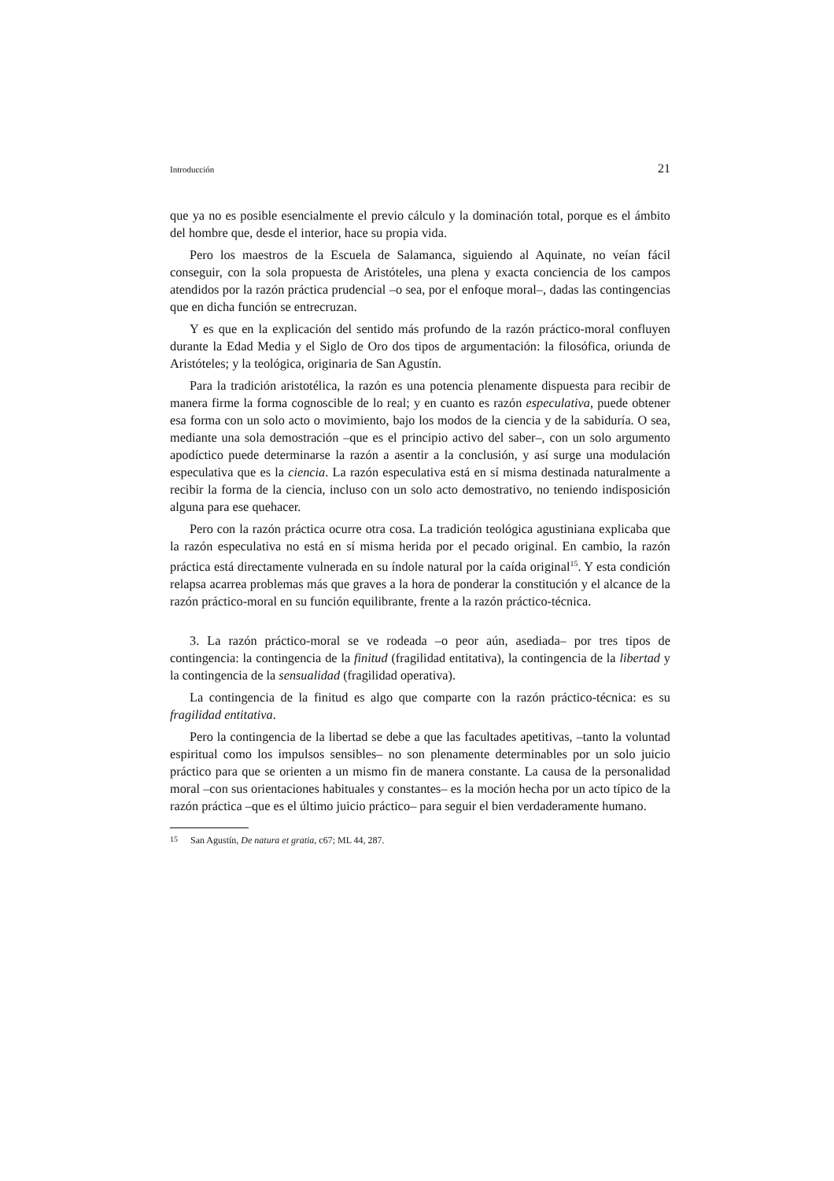Introducción 21
que ya no es posible esencialmente el previo cálculo y la dominación total, porque es el ámbito del hombre que, desde el interior, hace su propia vida.
Pero los maestros de la Escuela de Salamanca, siguiendo al Aquinate, no veían fácil conseguir, con la sola propuesta de Aristóteles, una plena y exacta conciencia de los campos atendidos por la razón práctica prudencial –o sea, por el enfoque moral–, dadas las contingencias que en dicha función se entrecruzan.
Y es que en la explicación del sentido más profundo de la razón práctico-moral confluyen durante la Edad Media y el Siglo de Oro dos tipos de argumentación: la filosófica, oriunda de Aristóteles; y la teológica, originaria de San Agustín.
Para la tradición aristotélica, la razón es una potencia plenamente dispuesta para recibir de manera firme la forma cognoscible de lo real; y en cuanto es razón especulativa, puede obtener esa forma con un solo acto o movimiento, bajo los modos de la ciencia y de la sabiduría. O sea, mediante una sola demostración –que es el principio activo del saber–, con un solo argumento apodíctico puede determinarse la razón a asentir a la conclusión, y así surge una modulación especulativa que es la ciencia. La razón especulativa está en sí misma destinada naturalmente a recibir la forma de la ciencia, incluso con un solo acto demostrativo, no teniendo indisposición alguna para ese quehacer.
Pero con la razón práctica ocurre otra cosa. La tradición teológica agustiniana explicaba que la razón especulativa no está en sí misma herida por el pecado original. En cambio, la razón práctica está directamente vulnerada en su índole natural por la caída original<sup>15</sup>. Y esta condición relapsa acarrea problemas más que graves a la hora de ponderar la constitución y el alcance de la razón práctico-moral en su función equilibrante, frente a la razón práctico-técnica.
3. La razón práctico-moral se ve rodeada –o peor aún, asediada– por tres tipos de contingencia: la contingencia de la finitud (fragilidad entitativa), la contingencia de la libertad y la contingencia de la sensualidad (fragilidad operativa).
La contingencia de la finitud es algo que comparte con la razón práctico-técnica: es su fragilidad entitativa.
Pero la contingencia de la libertad se debe a que las facultades apetitivas, –tanto la voluntad espiritual como los impulsos sensibles– no son plenamente determinables por un solo juicio práctico para que se orienten a un mismo fin de manera constante. La causa de la personalidad moral –con sus orientaciones habituales y constantes– es la moción hecha por un acto típico de la razón práctica –que es el último juicio práctico– para seguir el bien verdaderamente humano.
<sup>15</sup> San Agustín, De natura et gratia, c67; ML 44, 287.